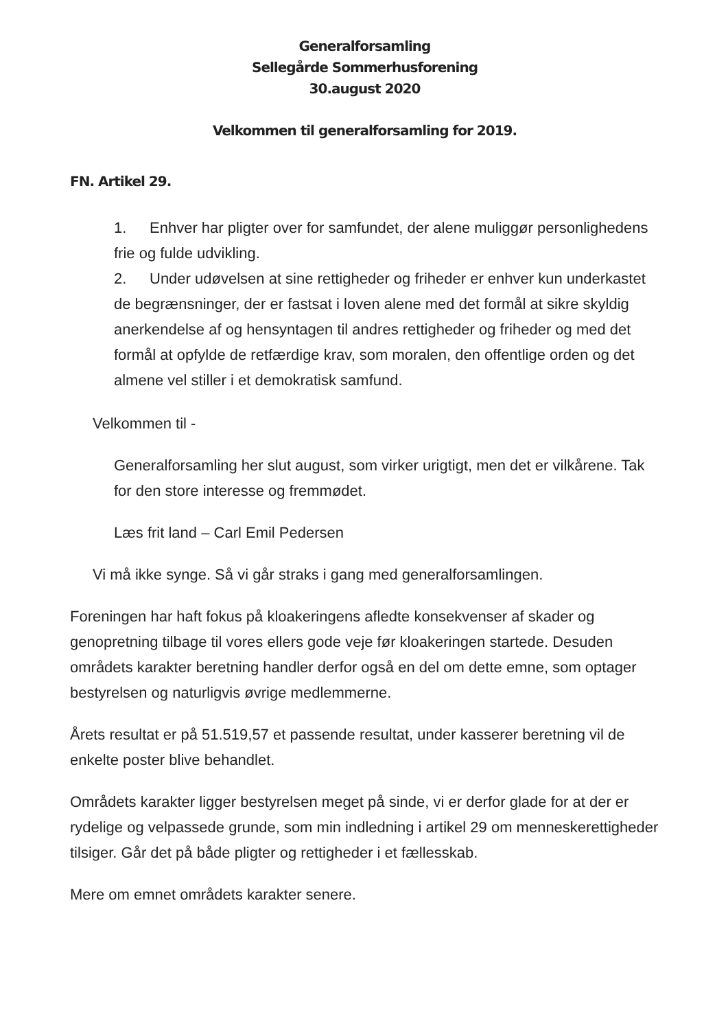Generalforsamling
Sellegårde Sommerhusforening
30.august 2020
Velkommen til generalforsamling for 2019.
FN. Artikel 29.
1. Enhver har pligter over for samfundet, der alene muliggør personlighedens frie og fulde udvikling.
2. Under udøvelsen at sine rettigheder og friheder er enhver kun underkastet de begrænsninger, der er fastsat i loven alene med det formål at sikre skyldig anerkendelse af og hensyntagen til andres rettigheder og friheder og med det formål at opfylde de retfærdige krav, som moralen, den offentlige orden og det almene vel stiller i et demokratisk samfund.
Velkommen til -
Generalforsamling her slut august, som virker urigtigt, men det er vilkårene. Tak for den store interesse og fremmødet.
Læs frit land – Carl Emil Pedersen
Vi må ikke synge. Så vi går straks i gang med generalforsamlingen.
Foreningen har haft fokus på kloakeringens afledte konsekvenser af skader og genopretning tilbage til vores ellers gode veje før kloakeringen startede. Desuden områdets karakter beretning handler derfor også en del om dette emne, som optager bestyrelsen og naturligvis øvrige medlemmerne.
Årets resultat er på 51.519,57 et passende resultat, under kasserer beretning vil de enkelte poster blive behandlet.
Områdets karakter ligger bestyrelsen meget på sinde, vi er derfor glade for at der er rydelige og velpassede grunde, som min indledning i artikel 29 om menneskerettigheder tilsiger. Går det på både pligter og rettigheder i et fællesskab.
Mere om emnet områdets karakter senere.